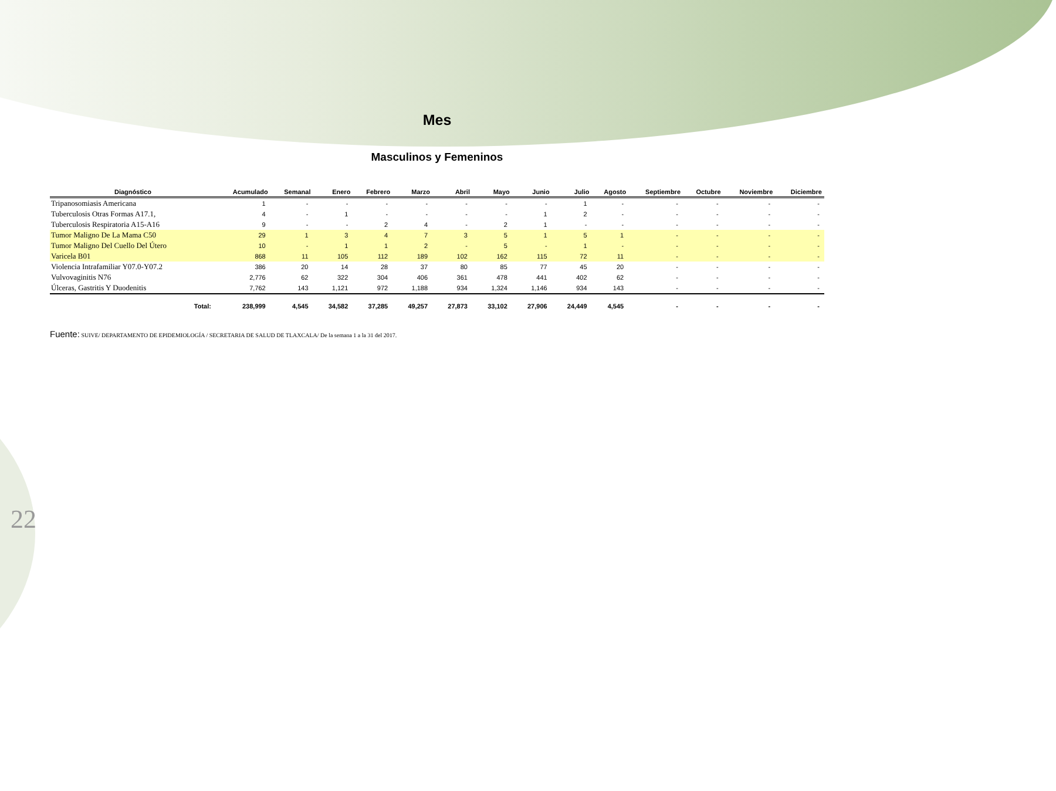Mes
Masculinos y Femeninos
| Diagnóstico | Acumulado | Semanal | Enero | Febrero | Marzo | Abril | Mayo | Junio | Julio | Agosto | Septiembre | Octubre | Noviembre | Diciembre |
| --- | --- | --- | --- | --- | --- | --- | --- | --- | --- | --- | --- | --- | --- | --- |
| Tripanosomiasis Americana | 1 | - | - | - | - | - | - | - | 1 | - | - | - | - | - |
| Tuberculosis Otras Formas A17.1, | 4 | - | 1 | - | - | - | - | 1 | 2 | - | - | - | - | - |
| Tuberculosis Respiratoria A15-A16 | 9 | - | - | 2 | 4 | - | 2 | 1 | - | - | - | - | - | - |
| Tumor Maligno De La Mama C50 | 29 | 1 | 3 | 4 | 7 | 3 | 5 | 1 | 5 | 1 | - | - | - | - |
| Tumor Maligno Del Cuello Del Útero | 10 | - | 1 | 1 | 2 | - | 5 | - | 1 | - | - | - | - | - |
| Varicela B01 | 868 | 11 | 105 | 112 | 189 | 102 | 162 | 115 | 72 | 11 | - | - | - | - |
| Violencia Intrafamiliar Y07.0-Y07.2 | 386 | 20 | 14 | 28 | 37 | 80 | 85 | 77 | 45 | 20 | - | - | - | - |
| Vulvovaginitis N76 | 2,776 | 62 | 322 | 304 | 406 | 361 | 478 | 441 | 402 | 62 | - | - | - | - |
| Úlceras, Gastritis Y Duodenitis | 7,762 | 143 | 1,121 | 972 | 1,188 | 934 | 1,324 | 1,146 | 934 | 143 | - | - | - | - |
| Total: | 238,999 | 4,545 | 34,582 | 37,285 | 49,257 | 27,873 | 33,102 | 27,906 | 24,449 | 4,545 | - | - | - | - |
Fuente: SUIVE/ DEPARTAMENTO DE EPIDEMIOLOGÍA / SECRETARIA DE SALUD DE TLAXCALA/ De la semana 1 a la 31 del 2017.
22